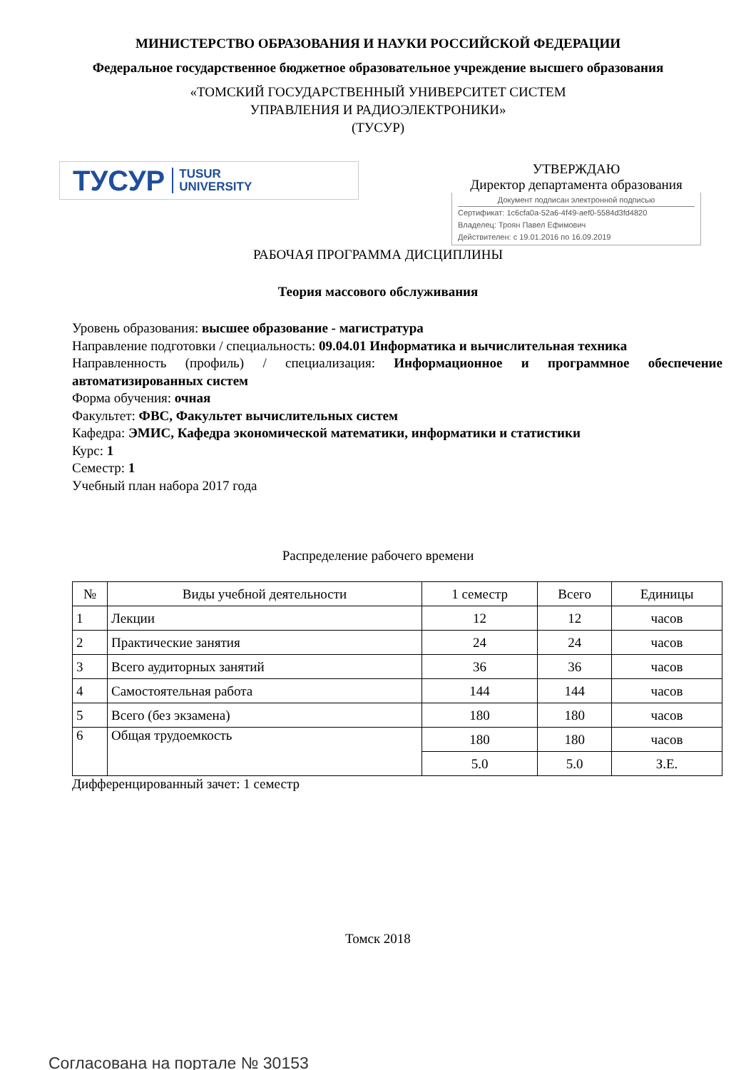МИНИСТЕРСТВО ОБРАЗОВАНИЯ И НАУКИ РОССИЙСКОЙ ФЕДЕРАЦИИ
Федеральное государственное бюджетное образовательное учреждение высшего образования
«ТОМСКИЙ ГОСУДАРСТВЕННЫЙ УНИВЕРСИТЕТ СИСТЕМ
УПРАВЛЕНИЯ И РАДИОЭЛЕКТРОНИКИ»
(ТУСУР)
ТУСУР TUSUR
UNIVERSITY
УТВЕРЖДАЮ
Директор департамента образования
Документ подписан электронной подписью
Сертификат: 1c6cfa0a-52a6-4f49-aef0-5584d3fd4820
Владелец: Троян Павел Ефимович
Действителен: с 19.01.2016 по 16.09.2019
РАБОЧАЯ ПРОГРАММА ДИСЦИПЛИНЫ
Теория массового обслуживания
Уровень образования: высшее образование - магистратура
Направление подготовки / специальность: 09.04.01 Информатика и вычислительная техника
Направленность (профиль) / специализация: Информационное и программное обеспечение автоматизированных систем
Форма обучения: очная
Факультет: ФВС, Факультет вычислительных систем
Кафедра: ЭМИС, Кафедра экономической математики, информатики и статистики
Курс: 1
Семестр: 1
Учебный план набора 2017 года
Распределение рабочего времени
| № | Виды учебной деятельности | 1 семестр | Всего | Единицы |
| --- | --- | --- | --- | --- |
| 1 | Лекции | 12 | 12 | часов |
| 2 | Практические занятия | 24 | 24 | часов |
| 3 | Всего аудиторных занятий | 36 | 36 | часов |
| 4 | Самостоятельная работа | 144 | 144 | часов |
| 5 | Всего (без экзамена) | 180 | 180 | часов |
| 6 | Общая трудоемкость | 180 | 180 | часов |
| | | 5.0 | 5.0 | З.Е. |
Дифференцированный зачет: 1 семестр
Томск 2018
Согласована на портале № 30153